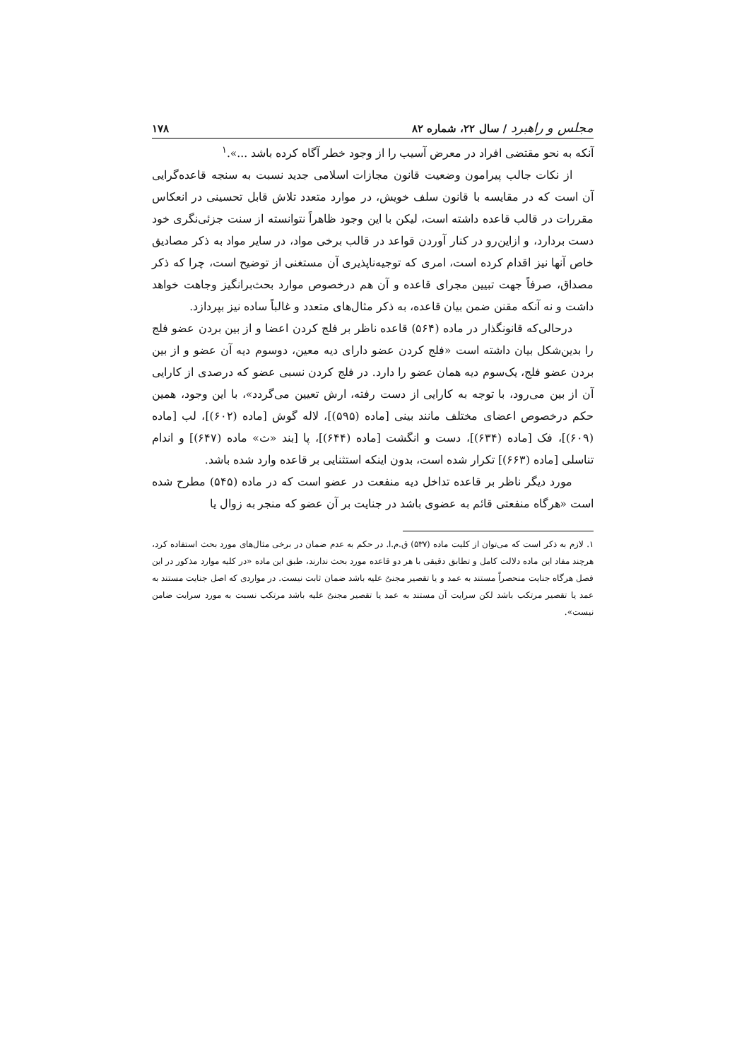مجلس و راهبرد / سال ۲۲، شماره ۸۲ ۱۷۸
آنکه به نحو مقتضی افراد در معرض آسیب را از وجود خطر آگاه کرده باشد ...».<sup>۱</sup>
از نکات جالب پیرامون وضعیت قانون مجازات اسلامی جدید نسبت به سنجه قاعده‌گرایی آن است که در مقایسه با قانون سلف خویش، در موارد متعدد تلاش قابل تحسینی در انعکاس مقررات در قالب قاعده داشته است، لیکن با این وجود ظاهراً نتوانسته از سنت جزئی‌نگری خود دست بردارد، و ازاین‌رو در کنار آوردن قواعد در قالب برخی مواد، در سایر مواد به ذکر مصادیق خاص آنها نیز اقدام کرده است، امری که توجیه‌ناپذیری آن مستغنی از توضیح است، چرا که ذکر مصداق، صرفاً جهت تبیین مجرای قاعده و آن هم درخصوص موارد بحث‌برانگیز وجاهت خواهد داشت و نه آنکه مقنن ضمن بیان قاعده، به ذکر مثال‌های متعدد و غالباً ساده نیز بپردازد.
درحالی‌که قانونگذار در ماده (۵۶۴) قاعده ناظر بر فلج کردن اعضا و از بین بردن عضو فلج را بدین‌شکل بیان داشته است «فلج کردن عضو دارای دیه معین، دوسوم دیه آن عضو و از بین بردن عضو فلج، یک‌سوم دیه همان عضو را دارد. در فلج کردن نسبی عضو که درصدی از کارایی آن از بین می‌رود، با توجه به کارایی از دست رفته، ارش تعیین می‌گردد»، با این وجود، همین حکم درخصوص اعضای مختلف مانند بینی [ماده (۵۹۵)]، لاله گوش [ماده (۶۰۲)]، لب [ماده (۶۰۹)]، فک [ماده (۶۳۴)]، دست و انگشت [ماده (۶۴۴)]، پا [بند «ث» ماده (۶۴۷)] و اندام تناسلی [ماده (۶۶۳)] تکرار شده است، بدون اینکه استثنایی بر قاعده وارد شده باشد.
مورد دیگر ناظر بر قاعده تداخل دیه منفعت در عضو است که در ماده (۵۴۵) مطرح شده است «هرگاه منفعتی قائم به عضوی باشد در جنایت بر آن عضو که منجر به زوال یا
۱. لازم به ذکر است که می‌توان از کلیت ماده (۵۳۷) ق.م.ا. در حکم به عدم ضمان در برخی مثال‌های مورد بحث استفاده کرد، هرچند مفاد این ماده دلالت کامل و تطابق دقیقی با هر دو قاعده مورد بحث ندارند، طبق این ماده «در کلیه موارد مذکور در این فصل هرگاه جنایت منحصراً مستند به عمد و یا تقصیر مجنیٌ علیه باشد ضمان ثابت نیست. در مواردی که اصل جنایت مستند به عمد یا تقصیر مرتکب باشد لکن سرایت آن مستند به عمد یا تقصیر مجنیٌ علیه باشد مرتکب نسبت به مورد سرایت ضامن نیست».